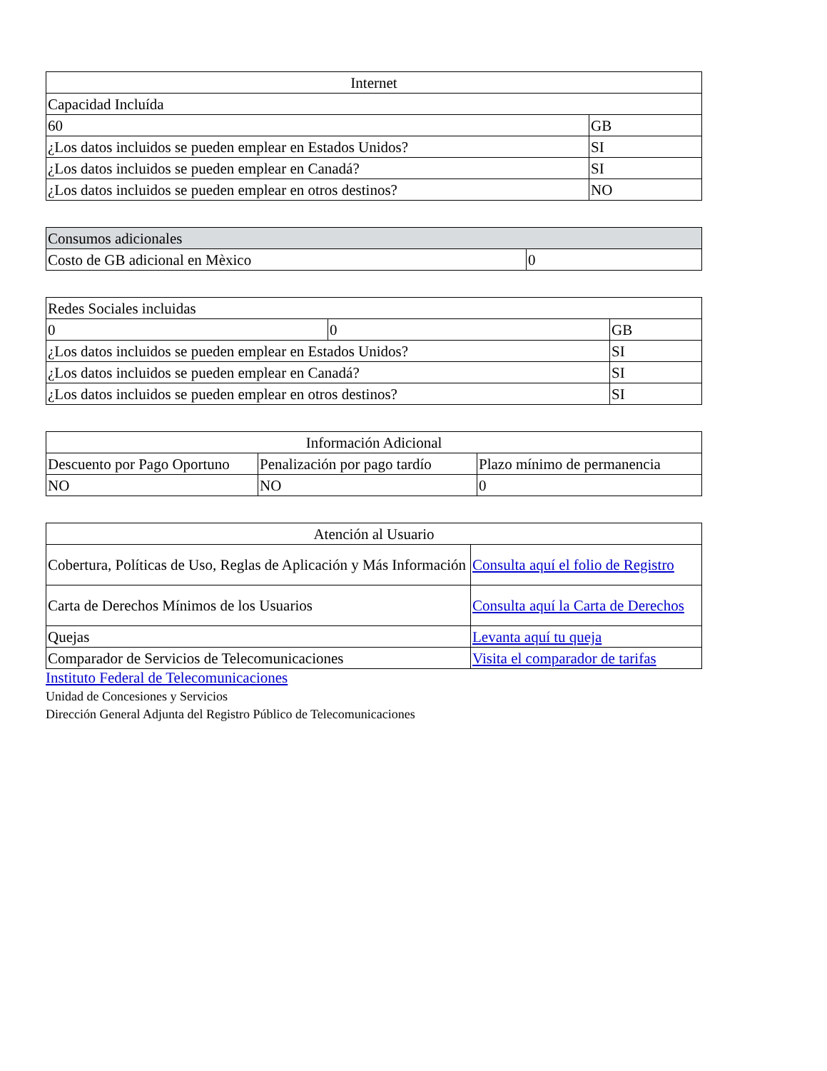| Internet | |
| Capacidad Incluída | |
| 60 | GB |
| ¿Los datos incluidos se pueden emplear en Estados Unidos? | SI |
| ¿Los datos incluidos se pueden emplear en Canadá? | SI |
| ¿Los datos incluidos se pueden emplear en otros destinos? | NO |
| Consumos adicionales | |
| Costo de GB adicional en Mèxico | 0 |
| Redes Sociales incluidas | | |
| 0 | 0 | GB |
| ¿Los datos incluidos se pueden emplear en Estados Unidos? | | SI |
| ¿Los datos incluidos se pueden emplear en Canadá? | | SI |
| ¿Los datos incluidos se pueden emplear en otros destinos? | | SI |
| Información Adicional | | |
| Descuento por Pago Oportuno | Penalización por pago tardío | Plazo mínimo de permanencia |
| NO | NO | 0 |
| Atención al Usuario | |
| Cobertura, Políticas de Uso, Reglas de Aplicación y Más Información | Consulta aquí el folio de Registro |
| Carta de Derechos Mínimos de los Usuarios | Consulta aquí la Carta de Derechos |
| Quejas | Levanta aquí tu queja |
| Comparador de Servicios de Telecomunicaciones | Visita el comparador de tarifas |
Instituto Federal de Telecomunicaciones
Unidad de Concesiones y Servicios
Dirección General Adjunta del Registro Público de Telecomunicaciones